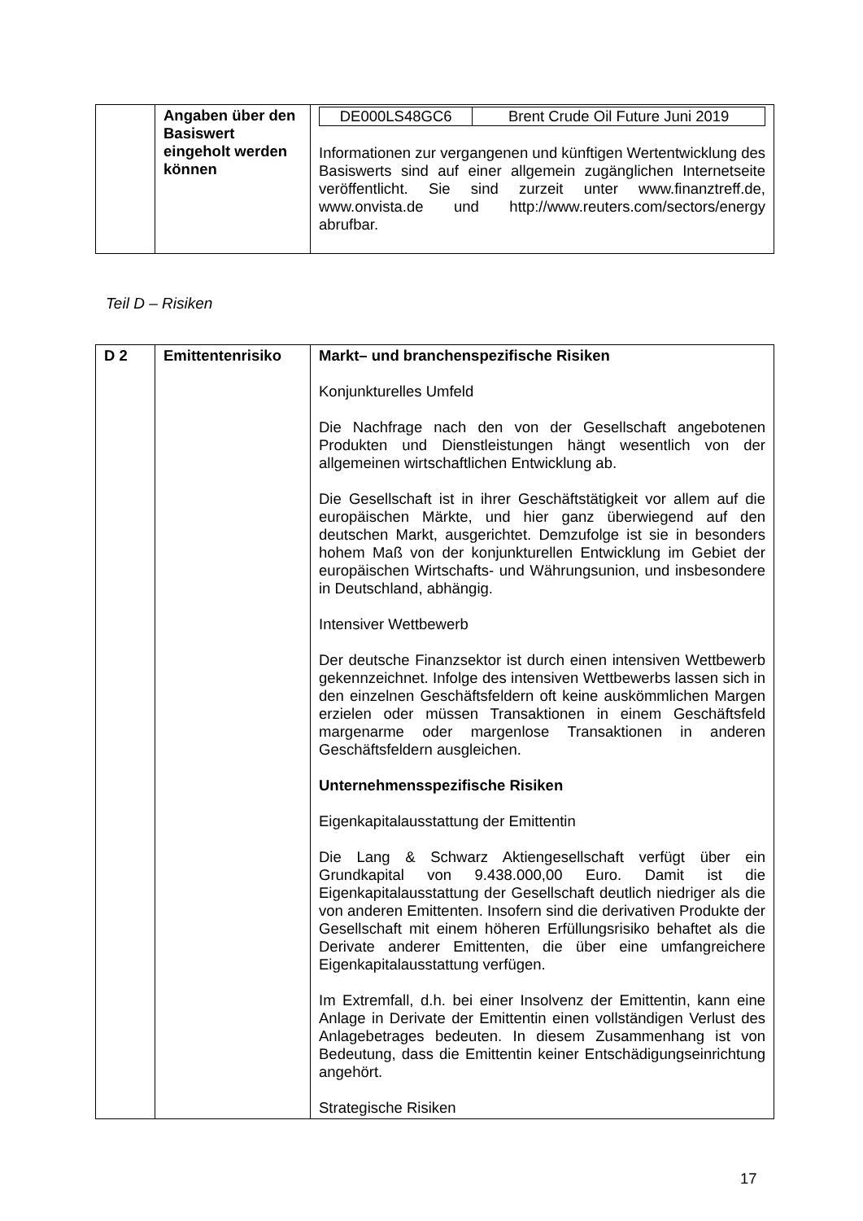| | Angaben über den Basiswert eingeholt werden können | / DE000LS48GC6 / Brent Crude Oil Future Juni 2019 / Informationen zur vergangenen und künftigen Wertentwicklung des Basiswerts sind auf einer allgemein zugänglichen Internetseite veröffentlicht. Sie sind zurzeit unter www.finanztreff.de, www.onvista.de und http://www.reuters.com/sectors/energy abrufbar. |
Teil D – Risiken
| D 2 | Emittentenrisiko | Markt– und branchenspezifische Risiken Konjunkturelles Umfeld Die Nachfrage nach den von der Gesellschaft angebotenen Produkten und Dienstleistungen hängt wesentlich von der allgemeinen wirtschaftlichen Entwicklung ab. Die Gesellschaft ist in ihrer Geschäftstätigkeit vor allem auf die europäischen Märkte, und hier ganz überwiegend auf den deutschen Markt, ausgerichtet. Demzufolge ist sie in besonders hohem Maß von der konjunkturellen Entwicklung im Gebiet der europäischen Wirtschafts- und Währungsunion, und insbesondere in Deutschland, abhängig. Intensiver Wettbewerb Der deutsche Finanzsektor ist durch einen intensiven Wettbewerb gekennzeichnet. Infolge des intensiven Wettbewerbs lassen sich in den einzelnen Geschäftsfeldern oft keine auskömmlichen Margen erzielen oder müssen Transaktionen in einem Geschäftsfeld margenarme oder margenlose Transaktionen in anderen Geschäftsfeldern ausgleichen. Unternehmensspezifische Risiken Eigenkapitalausstattung der Emittentin Die Lang & Schwarz Aktiengesellschaft verfügt über ein Grundkapital von 9.438.000,00 Euro. Damit ist die Eigenkapitalausstattung der Gesellschaft deutlich niedriger als die von anderen Emittenten. Insofern sind die derivativen Produkte der Gesellschaft mit einem höheren Erfüllungsrisiko behaftet als die Derivate anderer Emittenten, die über eine umfangreichere Eigenkapitalausstattung verfügen. Im Extremfall, d.h. bei einer Insolvenz der Emittentin, kann eine Anlage in Derivate der Emittentin einen vollständigen Verlust des Anlagebetrages bedeuten. In diesem Zusammenhang ist von Bedeutung, dass die Emittentin keiner Entschädigungseinrichtung angehört. Strategische Risiken |
17